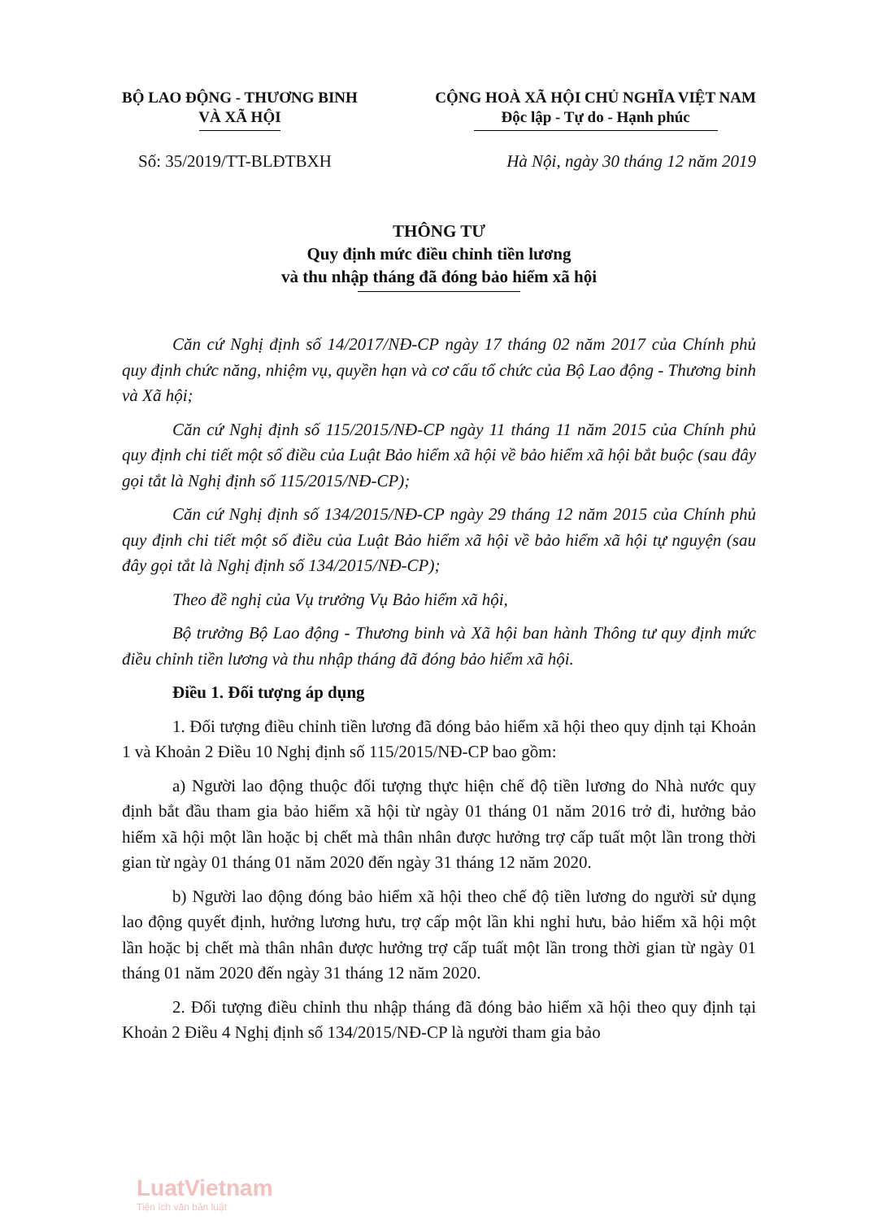BỘ LAO ĐỘNG - THƯƠNG BINH
VÀ XÃ HỘI
CỘNG HOÀ XÃ HỘI CHỦ NGHĨA VIỆT NAM
Độc lập - Tự do - Hạnh phúc
Số: 35/2019/TT-BLĐTBXH Hà Nội, ngày 30 tháng 12 năm 2019
THÔNG TƯ
Quy định mức điều chỉnh tiền lương
và thu nhập tháng đã đóng bảo hiểm xã hội
Căn cứ Nghị định số 14/2017/NĐ-CP ngày 17 tháng 02 năm 2017 của Chính phủ quy định chức năng, nhiệm vụ, quyền hạn và cơ cấu tổ chức của Bộ Lao động - Thương binh và Xã hội;
Căn cứ Nghị định số 115/2015/NĐ-CP ngày 11 tháng 11 năm 2015 của Chính phủ quy định chi tiết một số điều của Luật Bảo hiểm xã hội về bảo hiểm xã hội bắt buộc (sau đây gọi tắt là Nghị định số 115/2015/NĐ-CP);
Căn cứ Nghị định số 134/2015/NĐ-CP ngày 29 tháng 12 năm 2015 của Chính phủ quy định chi tiết một số điều của Luật Bảo hiểm xã hội về bảo hiểm xã hội tự nguyện (sau đây gọi tắt là Nghị định số 134/2015/NĐ-CP);
Theo đề nghị của Vụ trưởng Vụ Bảo hiểm xã hội,
Bộ trưởng Bộ Lao động - Thương binh và Xã hội ban hành Thông tư quy định mức điều chỉnh tiền lương và thu nhập tháng đã đóng bảo hiểm xã hội.
Điều 1. Đối tượng áp dụng
1. Đối tượng điều chỉnh tiền lương đã đóng bảo hiểm xã hội theo quy dịnh tại Khoản 1 và Khoản 2 Điều 10 Nghị định số 115/2015/NĐ-CP bao gồm:
a) Người lao động thuộc đối tượng thực hiện chế độ tiền lương do Nhà nước quy định bắt đầu tham gia bảo hiểm xã hội từ ngày 01 tháng 01 năm 2016 trở đi, hưởng bảo hiểm xã hội một lần hoặc bị chết mà thân nhân được hưởng trợ cấp tuất một lần trong thời gian từ ngày 01 tháng 01 năm 2020 đến ngày 31 tháng 12 năm 2020.
b) Người lao động đóng bảo hiểm xã hội theo chế độ tiền lương do người sử dụng lao động quyết định, hưởng lương hưu, trợ cấp một lần khi nghỉ hưu, bảo hiểm xã hội một lần hoặc bị chết mà thân nhân được hưởng trợ cấp tuất một lần trong thời gian từ ngày 01 tháng 01 năm 2020 đến ngày 31 tháng 12 năm 2020.
2. Đối tượng điều chỉnh thu nhập tháng đã đóng bảo hiểm xã hội theo quy định tại Khoản 2 Điều 4 Nghị định số 134/2015/NĐ-CP là người tham gia bảo
LuatVietnam
Tiện ích văn bản luật